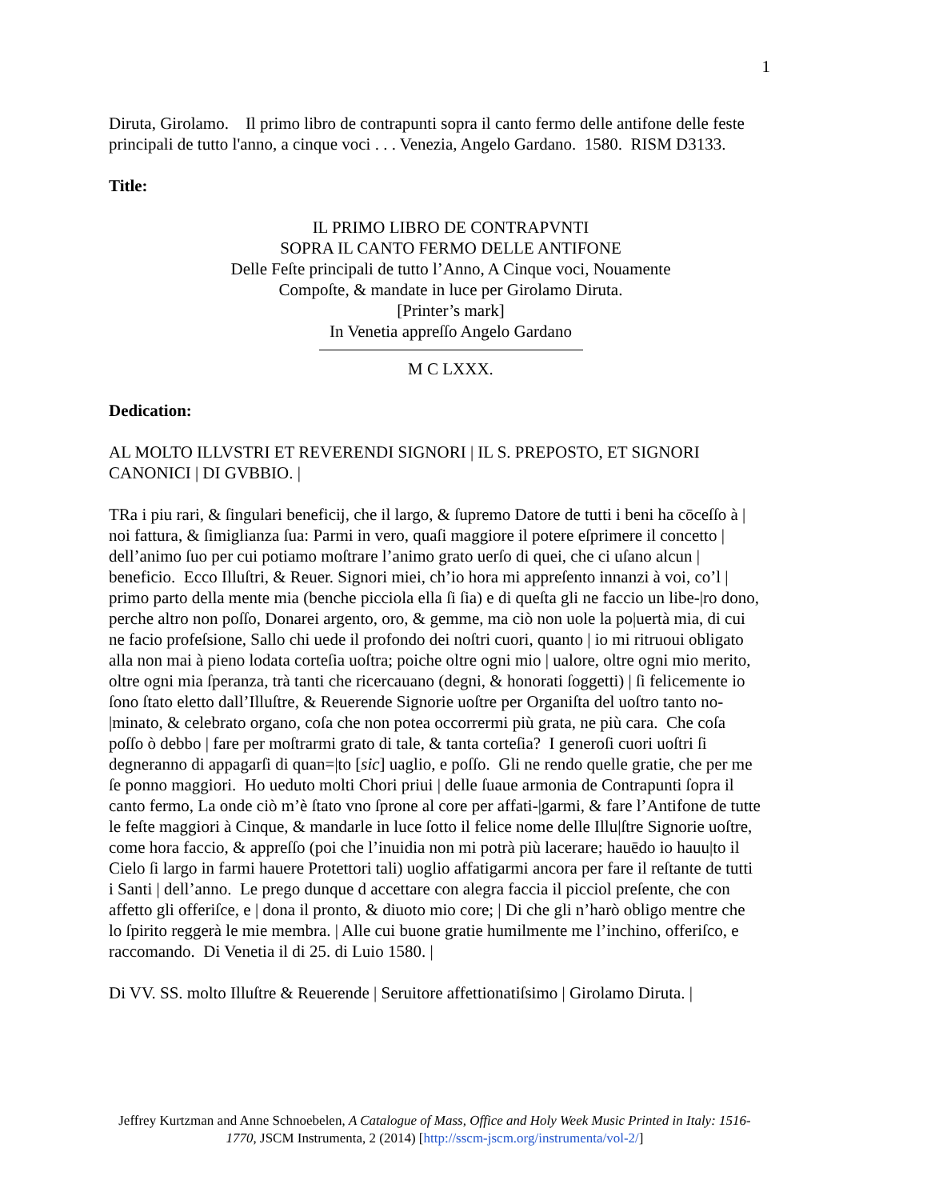1
Diruta, Girolamo. Il primo libro de contrapunti sopra il canto fermo delle antifone delle feste principali de tutto l'anno, a cinque voci . . . Venezia, Angelo Gardano. 1580. RISM D3133.
Title:
IL PRIMO LIBRO DE CONTRAPVNTI
SOPRA IL CANTO FERMO DELLE ANTIFONE
Delle Feſte principali de tutto l’Anno, A Cinque voci, Nouamente
Compoſte, & mandate in luce per Girolamo Diruta.
[Printer’s mark]
In Venetia appreſſo Angelo Gardano
M C LXXX.
Dedication:
AL MOLTO ILLVSTRI ET REVERENDI SIGNORI | IL S. PREPOSTO, ET SIGNORI CANONICI | DI GVBBIO. |
TRa i piu rari, & ſingulari beneficij, che il largo, & ſupremo Datore de tutti i beni ha cōceſſo à | noi fattura, & ſimiglianza ſua: Parmi in vero, quaſi maggiore il potere eſprimere il concetto | dell’animo ſuo per cui potiamo moſtrare l’animo grato uerſo di quei, che ci uſano alcun | beneficio. Ecco Illuſtri, & Reuer. Signori miei, ch’io hora mi appreſento innanzi à voi, co’l | primo parto della mente mia (benche picciola ella ſi ſia) e di queſta gli ne faccio un libe-|ro dono, perche altro non poſſo, Donarei argento, oro, & gemme, ma ciò non uole la po|uertà mia, di cui ne facio profeſsione, Sallo chi uede il profondo dei noſtri cuori, quanto | io mi ritruoui obligato alla non mai à pieno lodata corteſia uoſtra; poiche oltre ogni mio | ualore, oltre ogni mio merito, oltre ogni mia ſperanza, trà tanti che ricercauano (degni, & honorati ſoggetti) | ſi felicemente io ſono ſtato eletto dall’Illuſtre, & Reuerende Signorie uoſtre per Organiſta del uoſtro tanto no-|minato, & celebrato organo, coſa che non potea occorrermi più grata, ne più cara. Che coſa poſſo ò debbo | fare per moſtrarmi grato di tale, & tanta corteſia? I generoſi cuori uoſtri ſi degneranno di appagarſi di quan=|to [sic] uaglio, e poſſo. Gli ne rendo quelle gratie, che per me ſe ponno maggiori. Ho ueduto molti Chori priui | delle ſuaue armonia de Contrapunti ſopra il canto fermo, La onde ciò m’è ſtato vno ſprone al core per affati-|garmi, & fare l’Antifone de tutte le feſte maggiori à Cinque, & mandarle in luce ſotto il felice nome delle Illu|ſtre Signorie uoſtre, come hora faccio, & appreſſo (poi che l’inuidia non mi potrà più lacerare; hauēdo io hauu|to il Cielo ſi largo in farmi hauere Protettori tali) uoglio affatigarmi ancora per fare il reſtante de tutti i Santi | dell’anno. Le prego dunque d accettare con alegra faccia il picciol preſente, che con affetto gli offeriſce, e | dona il pronto, & diuoto mio core; | Di che gli n’harò obligo mentre che lo ſpirito reggerà le mie membra. | Alle cui buone gratie humilmente me l’inchino, offeriſco, e raccomando. Di Venetia il di 25. di Luio 1580. |
Di VV. SS. molto Illuſtre & Reuerende | Seruitore affettionatiſsimo | Girolamo Diruta. |
Jeffrey Kurtzman and Anne Schnoebelen, A Catalogue of Mass, Office and Holy Week Music Printed in Italy: 1516-1770, JSCM Instrumenta, 2 (2014) [http://sscm-jscm.org/instrumenta/vol-2/]